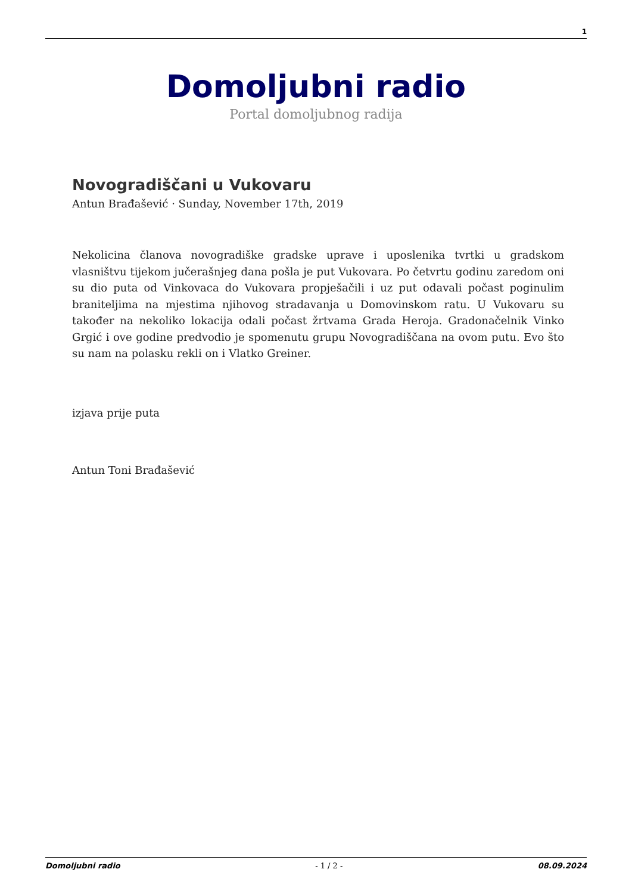1
Domoljubni radio
Portal domoljubnog radija
Novogradiščani u Vukovaru
Antun Brađašević · Sunday, November 17th, 2019
Nekolicina članova novogradiške gradske uprave i uposlenika tvrtki u gradskom vlasništvu tijekom jučerašnjeg dana pošla je put Vukovara. Po četvrtu godinu zaredom oni su dio puta od Vinkovaca do Vukovara propješačili i uz put odavali počast poginulim braniteljima na mjestima njihovog stradavanja u Domovinskom ratu. U Vukovaru su također na nekoliko lokacija odali počast žrtvama Grada Heroja. Gradonačelnik Vinko Grgić i ove godine predvodio je spomenutu grupu Novogradiščana na ovom putu. Evo što su nam na polasku rekli on i Vlatko Greiner.
izjava prije puta
Antun Toni Brađašević
Domoljubni radio - 1 / 2 - 08.09.2024